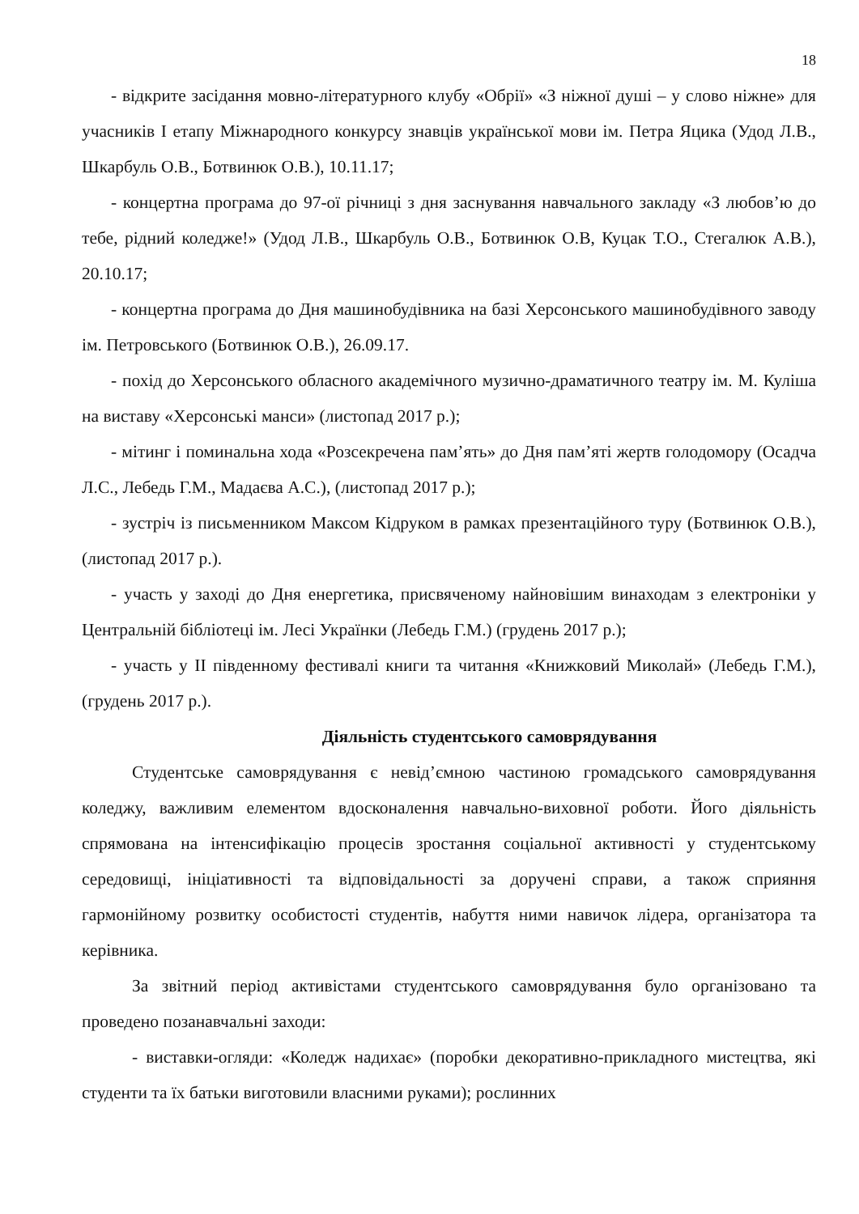18
- відкрите засідання мовно-літературного клубу «Обрії» «З ніжної душі – у слово ніжне» для учасників І етапу Міжнародного конкурсу знавців української мови ім. Петра Яцика (Удод Л.В., Шкарбуль О.В., Ботвинюк О.В.), 10.11.17;
- концертна програма до 97-ої річниці з дня заснування навчального закладу «З любов’ю до тебе, рідний коледже!» (Удод Л.В., Шкарбуль О.В., Ботвинюк О.В, Куцак Т.О., Стегалюк А.В.), 20.10.17;
- концертна програма до Дня машинобудівника на базі Херсонського машинобудівного заводу ім. Петровського (Ботвинюк О.В.), 26.09.17.
- похід до Херсонського обласного академічного музично-драматичного театру ім. М. Куліша на виставу «Херсонські манси» (листопад 2017 р.);
- мітинг і поминальна хода «Розсекречена пам’ять» до Дня пам’яті жертв голодомору (Осадча Л.С., Лебедь Г.М., Мадаєва А.С.), (листопад 2017 р.);
- зустріч із письменником Максом Кідруком в рамках презентаційного туру (Ботвинюк О.В.), (листопад 2017 р.).
- участь у заході до Дня енергетика, присвяченому найновішим винаходам з електроніки у Центральній бібліотеці ім. Лесі Українки (Лебедь Г.М.) (грудень 2017 р.);
- участь у ІІ південному фестивалі книги та читання «Книжковий Миколай» (Лебедь Г.М.), (грудень 2017 р.).
Діяльність студентського самоврядування
Студентське самоврядування є невід’ємною частиною громадського самоврядування коледжу, важливим елементом вдосконалення навчально-виховної роботи. Його діяльність спрямована на інтенсифікацію процесів зростання соціальної активності у студентському середовищі, ініціативності та відповідальності за доручені справи, а також сприяння гармонійному розвитку особистості студентів, набуття ними навичок лідера, організатора та керівника.
За звітний період активістами студентського самоврядування було організовано та проведено позанавчальні заходи:
- виставки-огляди: «Коледж надихає» (поробки декоративно-прикладного мистецтва, які студенти та їх батьки виготовили власними руками); рослинних